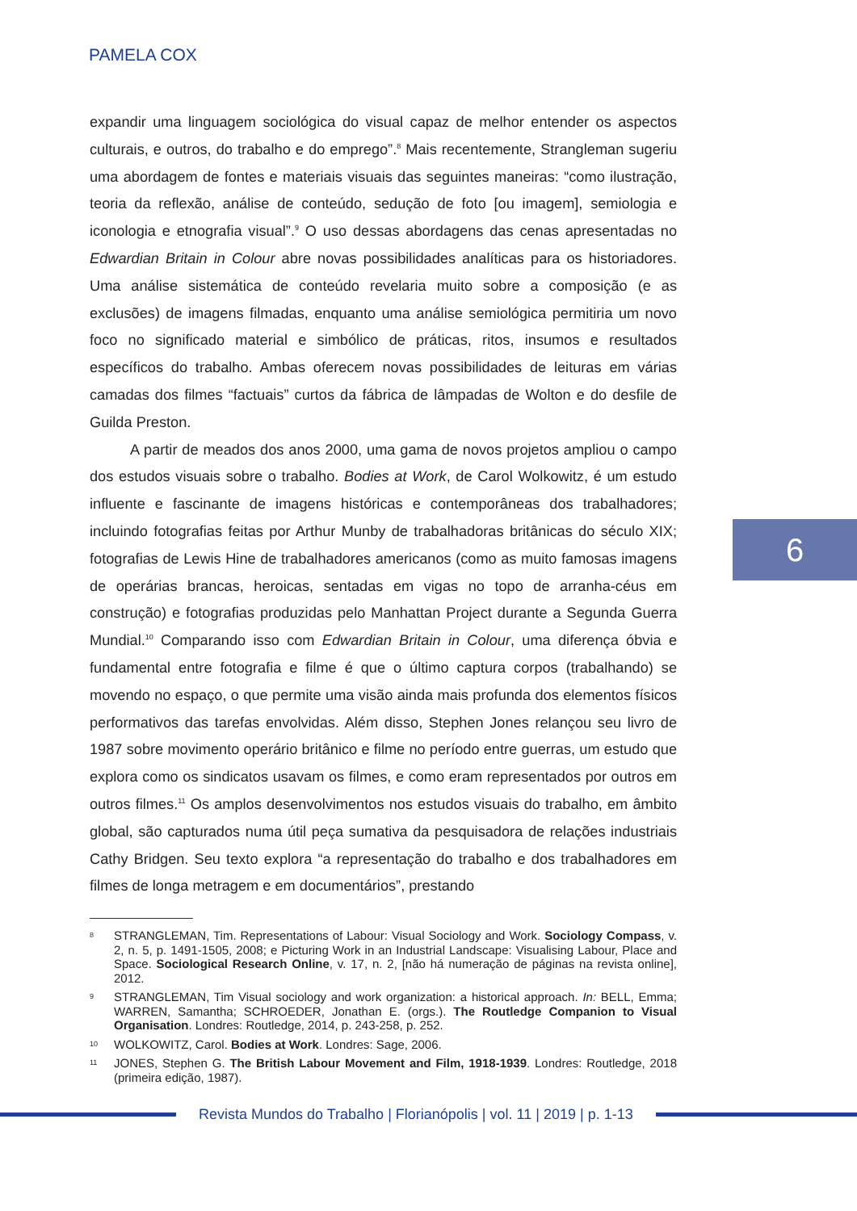PAMELA COX
6
expandir uma linguagem sociológica do visual capaz de melhor entender os aspectos culturais, e outros, do trabalho e do emprego”.<sup>8</sup> Mais recentemente, Strangleman sugeriu uma abordagem de fontes e materiais visuais das seguintes maneiras: “como ilustração, teoria da reflexão, análise de conteúdo, sedução de foto [ou imagem], semiologia e iconologia e etnografia visual”.<sup>9</sup> O uso dessas abordagens das cenas apresentadas no Edwardian Britain in Colour abre novas possibilidades analíticas para os historiadores. Uma análise sistemática de conteúdo revelaria muito sobre a composição (e as exclusões) de imagens filmadas, enquanto uma análise semiológica permitiria um novo foco no significado material e simbólico de práticas, ritos, insumos e resultados específicos do trabalho. Ambas oferecem novas possibilidades de leituras em várias camadas dos filmes “factuais” curtos da fábrica de lâmpadas de Wolton e do desfile de Guilda Preston.
A partir de meados dos anos 2000, uma gama de novos projetos ampliou o campo dos estudos visuais sobre o trabalho. Bodies at Work, de Carol Wolkowitz, é um estudo influente e fascinante de imagens históricas e contemporâneas dos trabalhadores; incluindo fotografias feitas por Arthur Munby de trabalhadoras britânicas do século XIX; fotografias de Lewis Hine de trabalhadores americanos (como as muito famosas imagens de operárias brancas, heroicas, sentadas em vigas no topo de arranha-céus em construção) e fotografias produzidas pelo Manhattan Project durante a Segunda Guerra Mundial.<sup>10</sup> Comparando isso com Edwardian Britain in Colour, uma diferença óbvia e fundamental entre fotografia e filme é que o último captura corpos (trabalhando) se movendo no espaço, o que permite uma visão ainda mais profunda dos elementos físicos performativos das tarefas envolvidas. Além disso, Stephen Jones relançou seu livro de 1987 sobre movimento operário britânico e filme no período entre guerras, um estudo que explora como os sindicatos usavam os filmes, e como eram representados por outros em outros filmes.<sup>11</sup> Os amplos desenvolvimentos nos estudos visuais do trabalho, em âmbito global, são capturados numa útil peça sumativa da pesquisadora de relações industriais Cathy Bridgen. Seu texto explora “a representação do trabalho e dos trabalhadores em filmes de longa metragem e em documentários”, prestando
8 STRANGLEMAN, Tim. Representations of Labour: Visual Sociology and Work. Sociology Compass, v. 2, n. 5, p. 1491-1505, 2008; e Picturing Work in an Industrial Landscape: Visualising Labour, Place and Space. Sociological Research Online, v. 17, n. 2, [não há numeração de páginas na revista online], 2012.
9 STRANGLEMAN, Tim Visual sociology and work organization: a historical approach. In: BELL, Emma; WARREN, Samantha; SCHROEDER, Jonathan E. (orgs.). The Routledge Companion to Visual Organisation. Londres: Routledge, 2014, p. 243-258, p. 252.
10 WOLKOWITZ, Carol. Bodies at Work. Londres: Sage, 2006.
11 JONES, Stephen G. The British Labour Movement and Film, 1918-1939. Londres: Routledge, 2018 (primeira edição, 1987).
Revista Mundos do Trabalho | Florianópolis | vol. 11 | 2019 | p. 1-13